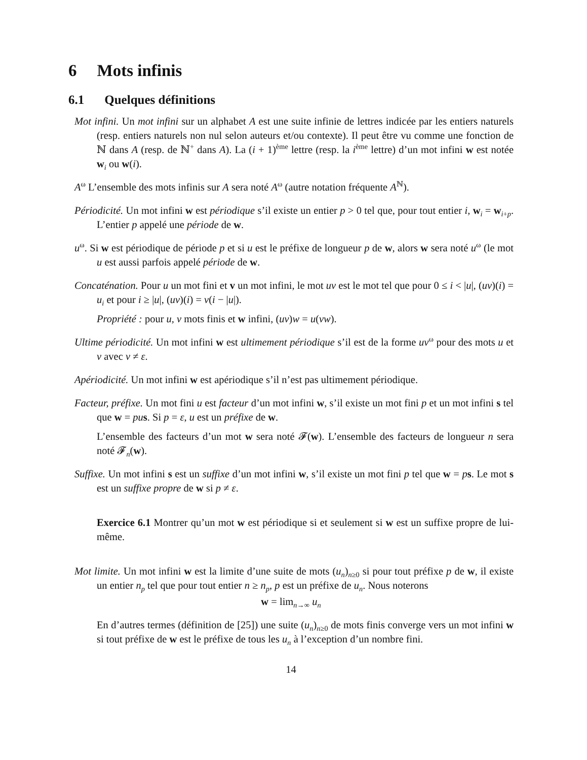6 Mots infinis
6.1 Quelques définitions
Mot infini. Un mot infini sur un alphabet A est une suite infinie de lettres indicée par les entiers naturels (resp. entiers naturels non nul selon auteurs et/ou contexte). Il peut être vu comme une fonction de ℕ dans A (resp. de ℕ<sup>+</sup> dans A). La (i + 1)<sup>ème</sup> lettre (resp. la i<sup>ème</sup> lettre) d’un mot infini w est notée w<sub>i</sub> ou w(i).
A<sup>ω</sup> L’ensemble des mots infinis sur A sera noté A<sup>ω</sup> (autre notation fréquente A<sup>ℕ</sup>).
Périodicité. Un mot infini w est périodique s’il existe un entier p > 0 tel que, pour tout entier i, w<sub>i</sub> = w<sub>i+p</sub>. L’entier p appelé une période de w.
u<sup>ω</sup>. Si w est périodique de période p et si u est le préfixe de longueur p de w, alors w sera noté u<sup>ω</sup> (le mot u est aussi parfois appelé période de w.
Concaténation. Pour u un mot fini et v un mot infini, le mot uv est le mot tel que pour 0 ≤ i < |u|, (uv)(i) = u<sub>i</sub> et pour i ≥ |u|, (uv)(i) = v(i − |u|).
Propriété : pour u, v mots finis et w infini, (uv)w = u(vw).
Ultime périodicité. Un mot infini w est ultimement périodique s’il est de la forme uv<sup>ω</sup> pour des mots u et v avec v ≠ ε.
Apériodicité. Un mot infini w est apériodique s’il n’est pas ultimement périodique.
Facteur, préfixe. Un mot fini u est facteur d’un mot infini w, s’il existe un mot fini p et un mot infini s tel que w = pu s. Si p = ε, u est un préfixe de w.
L’ensemble des facteurs d’un mot w sera noté 𝓕(w). L’ensemble des facteurs de longueur n sera noté 𝓕<sub>n</sub>(w).
Suffixe. Un mot infini s est un suffixe d’un mot infini w, s’il existe un mot fini p tel que w = ps. Le mot s est un suffixe propre de w si p ≠ ε.
Exercice 6.1 Montrer qu’un mot w est périodique si et seulement si w est un suffixe propre de lui-même.
Mot limite. Un mot infini w est la limite d’une suite de mots (u<sub>n</sub>)<sub>n≥0</sub> si pour tout préfixe p de w, il existe un entier n<sub>p</sub> tel que pour tout entier n ≥ n<sub>p</sub>, p est un préfixe de u<sub>n</sub>. Nous noterons
w = lim<sub>n→∞</sub> u<sub>n</sub>
En d’autres termes (définition de [25]) une suite (u<sub>n</sub>)<sub>n≥0</sub> de mots finis converge vers un mot infini w si tout préfixe de w est le préfixe de tous les u<sub>n</sub> à l’exception d’un nombre fini.
14